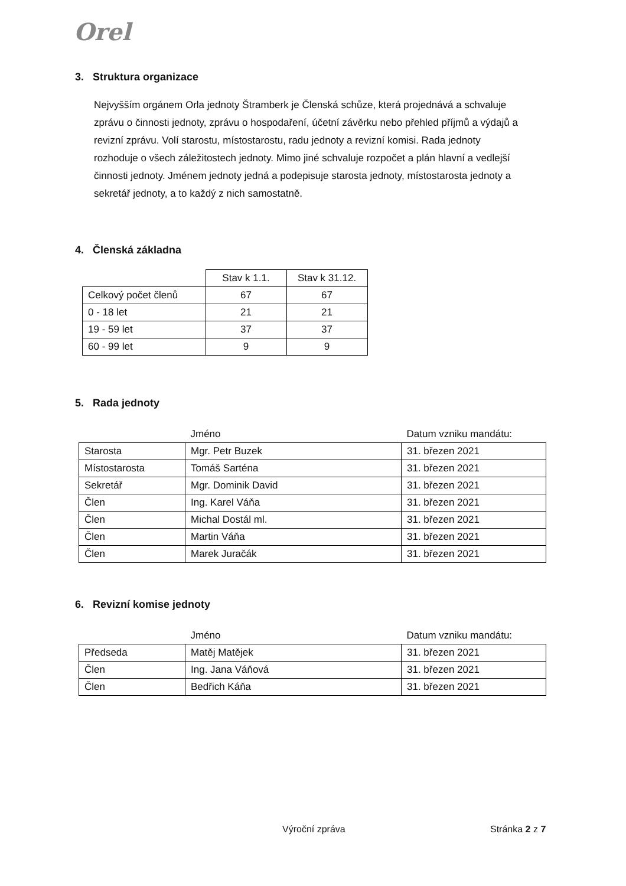Orel
3. Struktura organizace
Nejvyšším orgánem Orla jednoty Štramberk je Členská schůze, která projednává a schvaluje zprávu o činnosti jednoty, zprávu o hospodaření, účetní závěrku nebo přehled příjmů a výdajů a revizní zprávu. Volí starostu, místostarostu, radu jednoty a revizní komisi. Rada jednoty rozhoduje o všech záležitostech jednoty. Mimo jiné schvaluje rozpočet a plán hlavní a vedlejší činnosti jednoty. Jménem jednoty jedná a podepisuje starosta jednoty, místostarosta jednoty a sekretář jednoty, a to každý z nich samostatně.
4. Členská základna
| | Stav k 1.1. | Stav k 31.12. |
| --- | --- | --- |
| Celkový počet členů | 67 | 67 |
| 0 - 18 let | 21 | 21 |
| 19 - 59 let | 37 | 37 |
| 60 - 99 let | 9 | 9 |
5. Rada jednoty
| | Jméno | Datum vzniku mandátu: |
| --- | --- | --- |
| Starosta | Mgr. Petr Buzek | 31. březen 2021 |
| Místostarosta | Tomáš Sarténa | 31. březen 2021 |
| Sekretář | Mgr. Dominik David | 31. březen 2021 |
| Člen | Ing. Karel Váňa | 31. březen 2021 |
| Člen | Michal Dostál ml. | 31. březen 2021 |
| Člen | Martin Váňa | 31. březen 2021 |
| Člen | Marek Juračák | 31. březen 2021 |
6. Revizní komise jednoty
| | Jméno | Datum vzniku mandátu: |
| --- | --- | --- |
| Předseda | Matěj Matějek | 31. březen 2021 |
| Člen | Ing. Jana Váňová | 31. březen 2021 |
| Člen | Bedřich Káňa | 31. březen 2021 |
Výroční zpráva Stránka 2 z 7